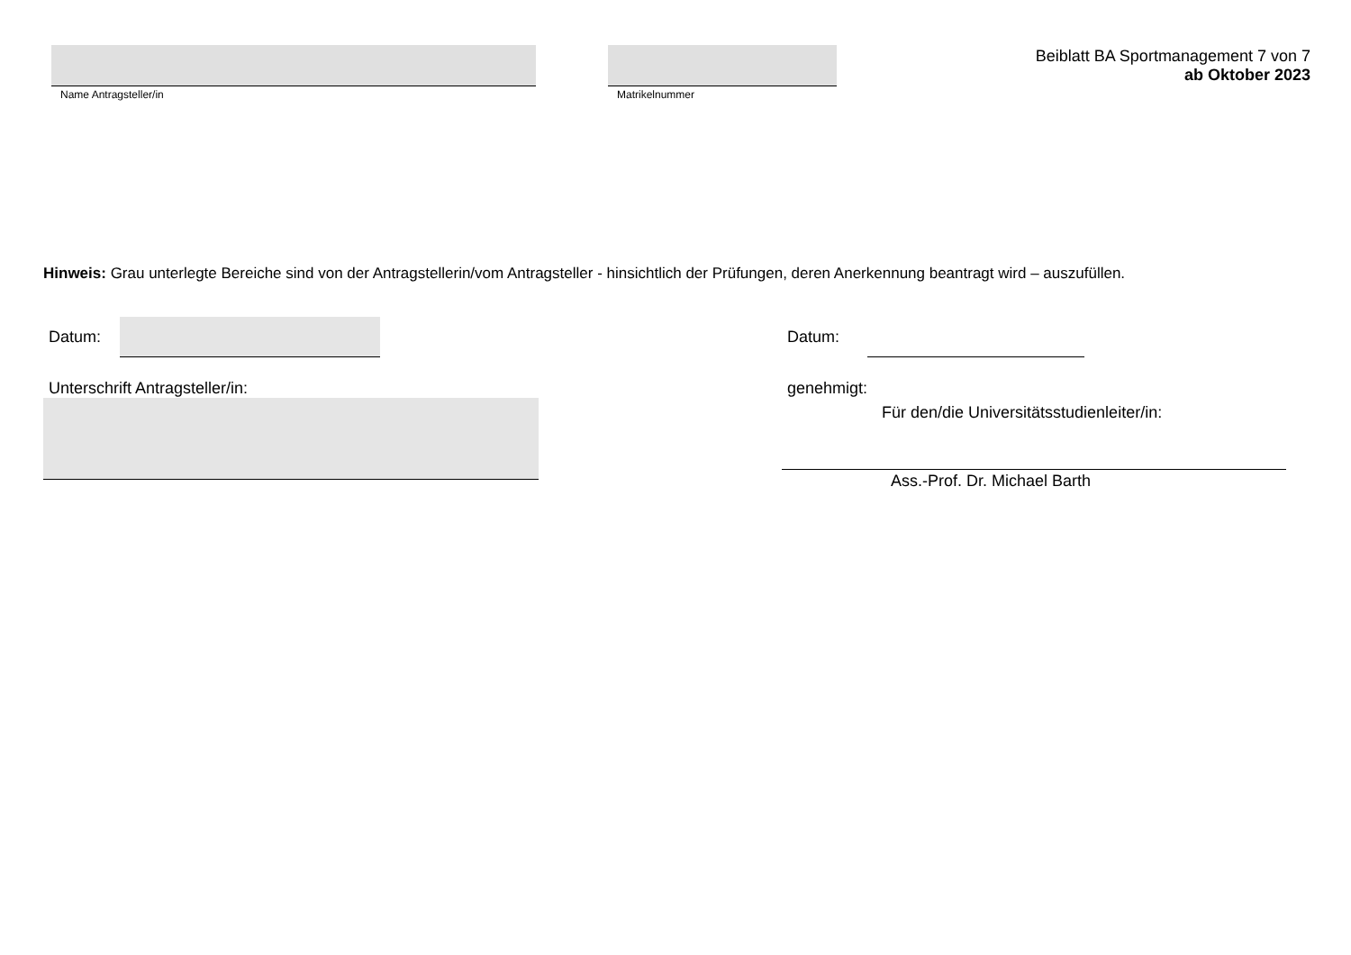Name Antragsteller/in Matrikelnummer
Beiblatt BA Sportmanagement 7 von 7
ab Oktober 2023
Hinweis: Grau unterlegte Bereiche sind von der Antragstellerin/vom Antragsteller - hinsichtlich der Prüfungen, deren Anerkennung beantragt wird – auszufüllen.
Datum:
Unterschrift Antragsteller/in:
Datum:
genehmigt:
Für den/die Universitätsstudienleiter/in:
Ass.-Prof. Dr. Michael Barth